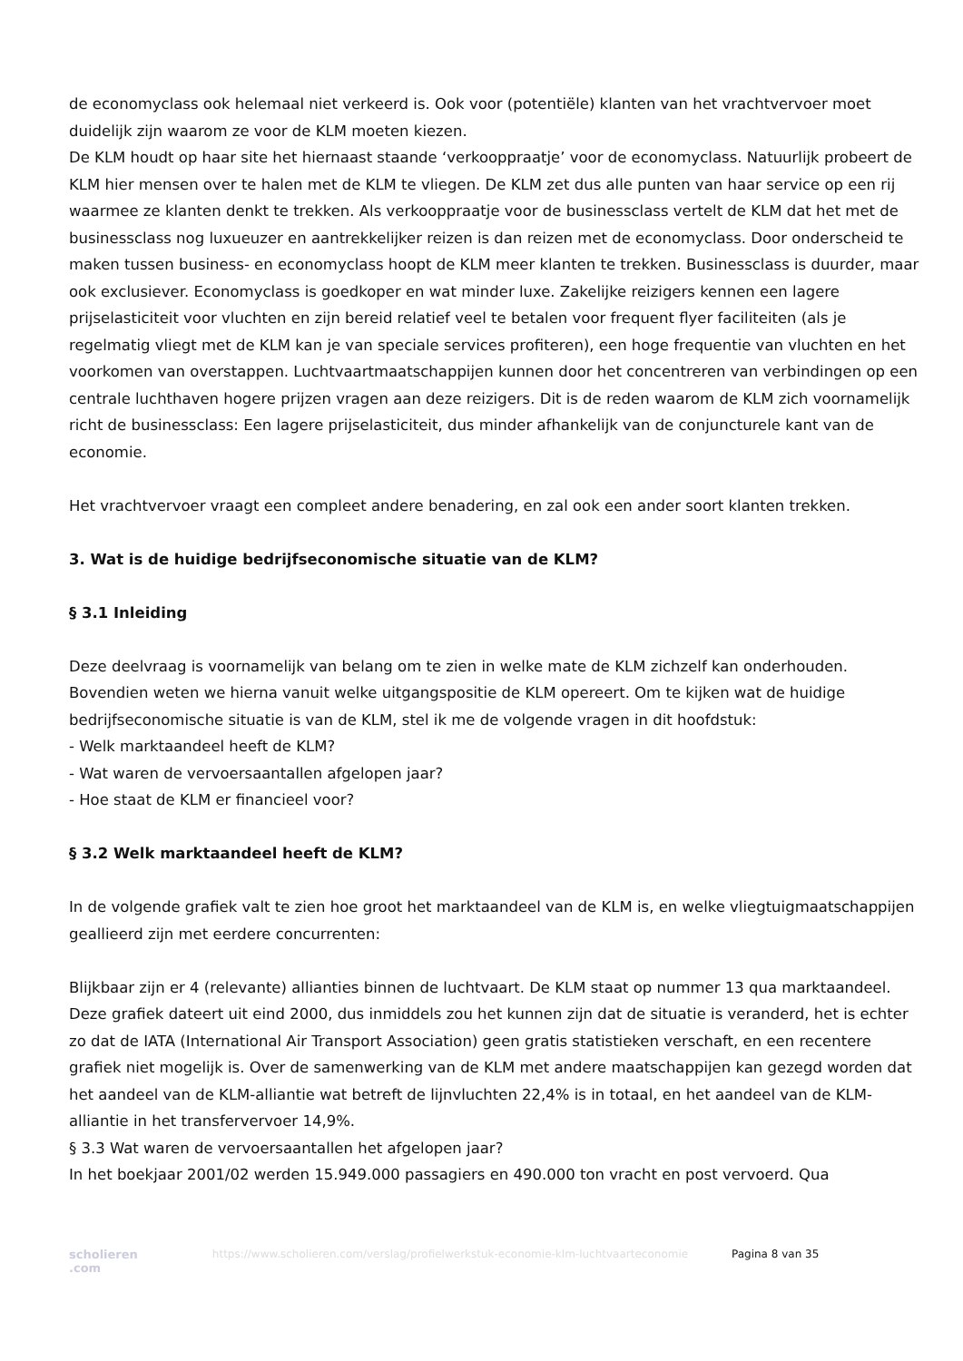de economyclass ook helemaal niet verkeerd is. Ook voor (potentiële) klanten van het vrachtvervoer moet duidelijk zijn waarom ze voor de KLM moeten kiezen.
De KLM houdt op haar site het hiernaast staande ‘verkooppraatje’ voor de economyclass. Natuurlijk probeert de KLM hier mensen over te halen met de KLM te vliegen. De KLM zet dus alle punten van haar service op een rij waarmee ze klanten denkt te trekken. Als verkooppraatje voor de businessclass vertelt de KLM dat het met de businessclass nog luxueuzer en aantrekkelijker reizen is dan reizen met de economyclass. Door onderscheid te maken tussen business- en economyclass hoopt de KLM meer klanten te trekken. Businessclass is duurder, maar ook exclusiever. Economyclass is goedkoper en wat minder luxe. Zakelijke reizigers kennen een lagere prijselasticiteit voor vluchten en zijn bereid relatief veel te betalen voor frequent flyer faciliteiten (als je regelmatig vliegt met de KLM kan je van speciale services profiteren), een hoge frequentie van vluchten en het voorkomen van overstappen. Luchtvaartmaatschappijen kunnen door het concentreren van verbindingen op een centrale luchthaven hogere prijzen vragen aan deze reizigers. Dit is de reden waarom de KLM zich voornamelijk richt de businessclass: Een lagere prijselasticiteit, dus minder afhankelijk van de conjuncturele kant van de economie.
Het vrachtvervoer vraagt een compleet andere benadering, en zal ook een ander soort klanten trekken.
3. Wat is de huidige bedrijfseconomische situatie van de KLM?
§ 3.1 Inleiding
Deze deelvraag is voornamelijk van belang om te zien in welke mate de KLM zichzelf kan onderhouden. Bovendien weten we hierna vanuit welke uitgangspositie de KLM opereert. Om te kijken wat de huidige bedrijfseconomische situatie is van de KLM, stel ik me de volgende vragen in dit hoofdstuk:
- Welk marktaandeel heeft de KLM?
- Wat waren de vervoersaantallen afgelopen jaar?
- Hoe staat de KLM er financieel voor?
§ 3.2 Welk marktaandeel heeft de KLM?
In de volgende grafiek valt te zien hoe groot het marktaandeel van de KLM is, en welke vliegtuigmaatschappijen geallieerd zijn met eerdere concurrenten:
Blijkbaar zijn er 4 (relevante) allianties binnen de luchtvaart. De KLM staat op nummer 13 qua marktaandeel. Deze grafiek dateert uit eind 2000, dus inmiddels zou het kunnen zijn dat de situatie is veranderd, het is echter zo dat de IATA (International Air Transport Association) geen gratis statistieken verschaft, en een recentere grafiek niet mogelijk is. Over de samenwerking van de KLM met andere maatschappijen kan gezegd worden dat het aandeel van de KLM-alliantie wat betreft de lijnvluchten 22,4% is in totaal, en het aandeel van de KLM-alliantie in het transfervervoer 14,9%.
§ 3.3 Wat waren de vervoersaantallen het afgelopen jaar?
In het boekjaar 2001/02 werden 15.949.000 passagiers en 490.000 ton vracht en post vervoerd. Qua
scholieren .com
https://www.scholieren.com/verslag/profielwerkstuk-economie-klm-luchtvaarteconomie
Pagina 8 van 35